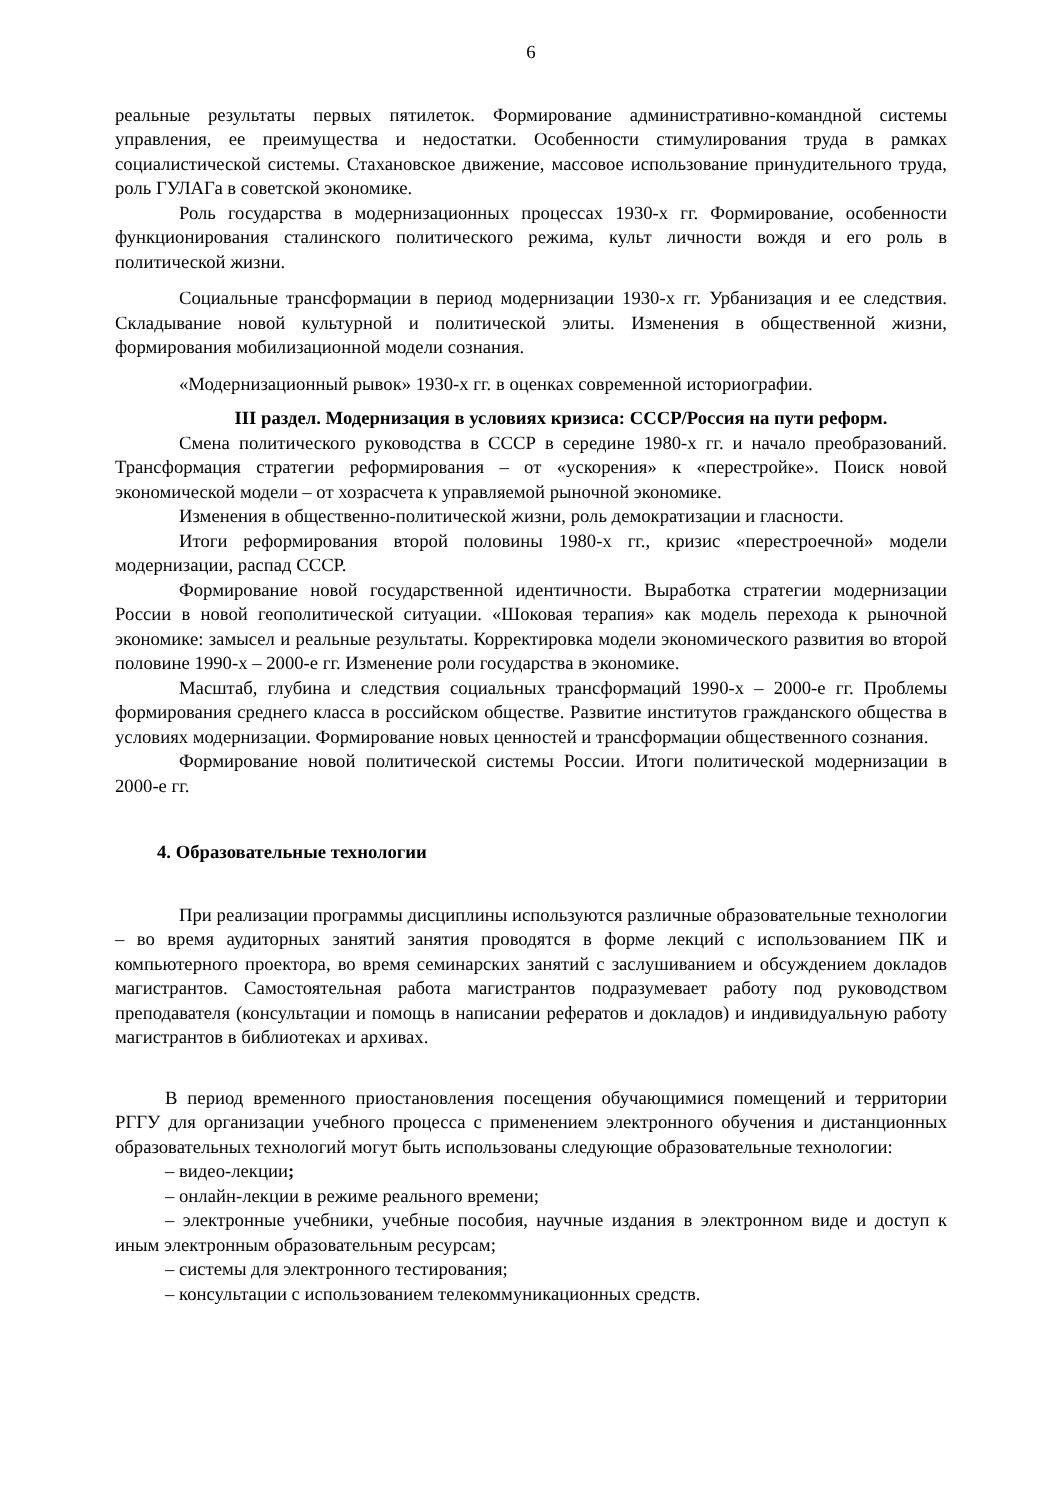6
реальные результаты первых пятилеток. Формирование административно-командной системы управления, ее преимущества и недостатки. Особенности стимулирования труда в рамках социалистической системы. Стахановское движение, массовое использование принудительного труда, роль ГУЛАГа в советской экономике.
Роль государства в модернизационных процессах 1930-х гг. Формирование, особенности функционирования сталинского политического режима, культ личности вождя и его роль в политической жизни.
Социальные трансформации в период модернизации 1930-х гг. Урбанизация и ее следствия. Складывание новой культурной и политической элиты. Изменения в общественной жизни, формирования мобилизационной модели сознания.
«Модернизационный рывок» 1930-х гг. в оценках современной историографии.
III раздел. Модернизация в условиях кризиса: СССР/Россия на пути реформ.
Смена политического руководства в СССР в середине 1980-х гг. и начало преобразований. Трансформация стратегии реформирования – от «ускорения» к «перестройке». Поиск новой экономической модели – от хозрасчета к управляемой рыночной экономике.
Изменения в общественно-политической жизни, роль демократизации и гласности.
Итоги реформирования второй половины 1980-х гг., кризис «перестроечной» модели модернизации, распад СССР.
Формирование новой государственной идентичности. Выработка стратегии модернизации России в новой геополитической ситуации. «Шоковая терапия» как модель перехода к рыночной экономике: замысел и реальные результаты. Корректировка модели экономического развития во второй половине 1990-х – 2000-е гг. Изменение роли государства в экономике.
Масштаб, глубина и следствия социальных трансформаций 1990-х – 2000-е гг. Проблемы формирования среднего класса в российском обществе. Развитие институтов гражданского общества в условиях модернизации. Формирование новых ценностей и трансформации общественного сознания.
Формирование новой политической системы России. Итоги политической модернизации в 2000-е гг.
4. Образовательные технологии
При реализации программы дисциплины используются различные образовательные технологии – во время аудиторных занятий занятия проводятся в форме лекций с использованием ПК и компьютерного проектора, во время семинарских занятий с заслушиванием и обсуждением докладов магистрантов. Самостоятельная работа магистрантов подразумевает работу под руководством преподавателя (консультации и помощь в написании рефератов и докладов) и индивидуальную работу магистрантов в библиотеках и архивах.
В период временного приостановления посещения обучающимися помещений и территории РГГУ для организации учебного процесса с применением электронного обучения и дистанционных образовательных технологий могут быть использованы следующие образовательные технологии:
– видео-лекции;
– онлайн-лекции в режиме реального времени;
– электронные учебники, учебные пособия, научные издания в электронном виде и доступ к иным электронным образовательным ресурсам;
– системы для электронного тестирования;
– консультации с использованием телекоммуникационных средств.